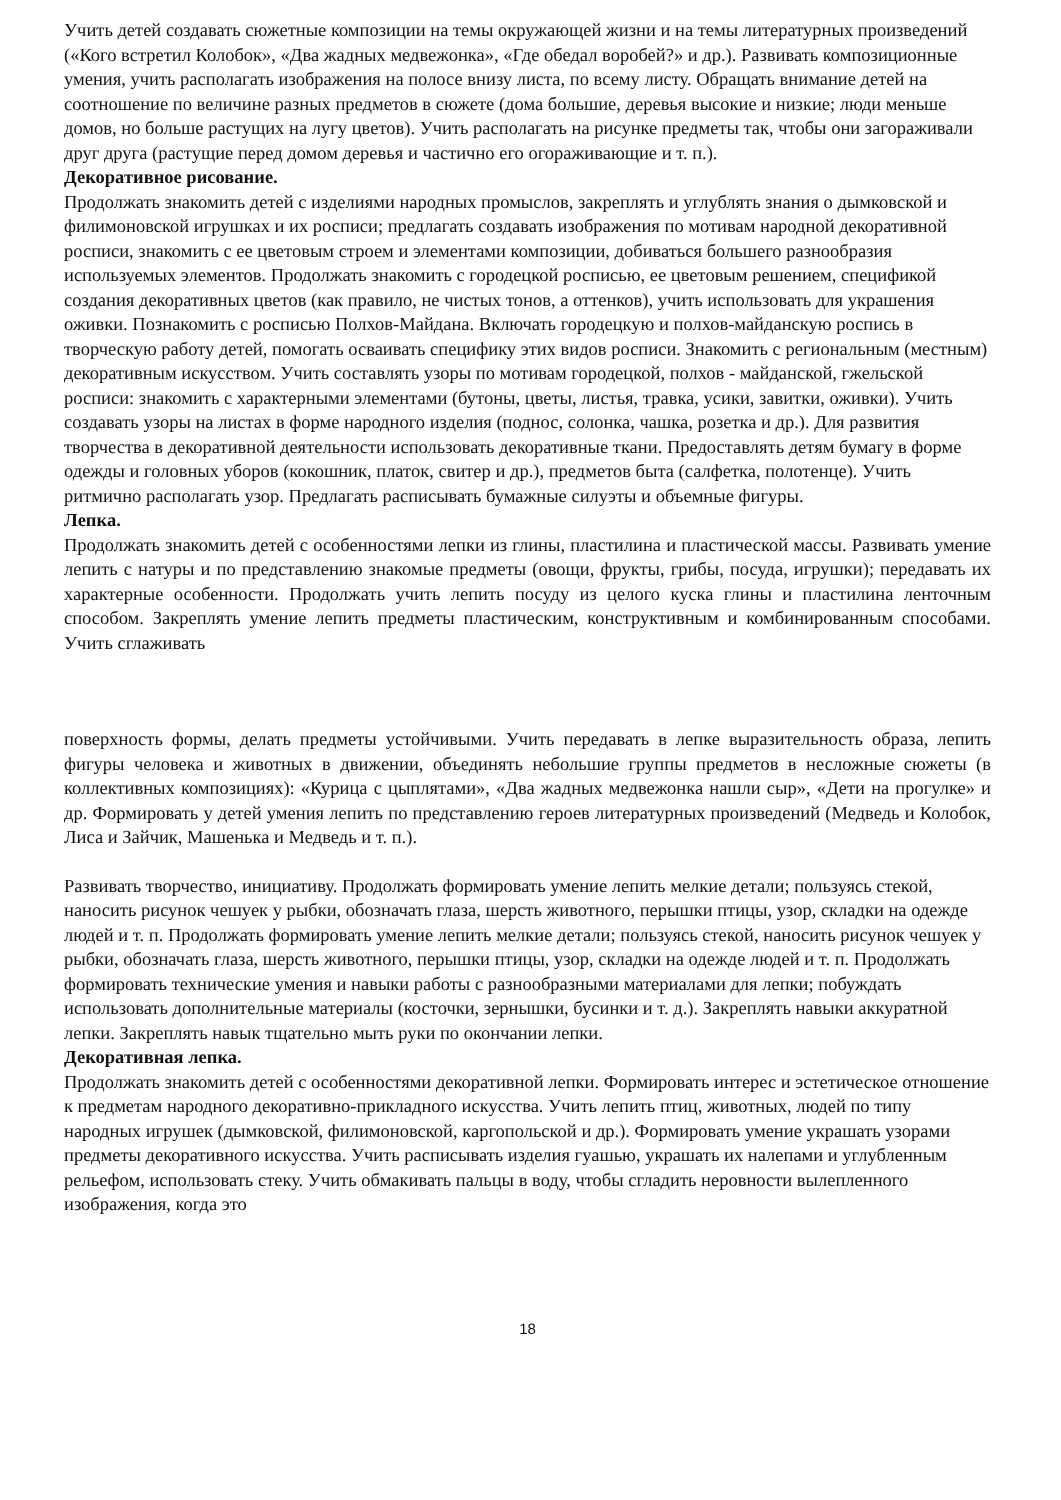Учить детей создавать сюжетные композиции на темы окружающей жизни и на темы литературных произведений («Кого встретил Колобок», «Два жадных медвежонка», «Где обедал воробей?» и др.). Развивать композиционные умения, учить располагать изображения на полосе внизу листа, по всему листу. Обращать внимание детей на соотношение по величине разных предметов в сюжете (дома большие, деревья высокие и низкие; люди меньше домов, но больше растущих на лугу цветов). Учить располагать на рисунке предметы так, чтобы они загораживали друг друга (растущие перед домом деревья и частично его огораживающие и т. п.).
Декоративное рисование.
Продолжать знакомить детей с изделиями народных промыслов, закреплять и углублять знания о дымковской и филимоновской игрушках и их росписи; предлагать создавать изображения по мотивам народной декоративной росписи, знакомить с ее цветовым строем и элементами композиции, добиваться большего разнообразия используемых элементов. Продолжать знакомить с городецкой росписью, ее цветовым решением, спецификой создания декоративных цветов (как правило, не чистых тонов, а оттенков), учить использовать для украшения оживки. Познакомить с росписью Полхов-Майдана. Включать городецкую и полхов-майданскую роспись в творческую работу детей, помогать осваивать специфику этих видов росписи. Знакомить с региональным (местным) декоративным искусством. Учить составлять узоры по мотивам городецкой, полхов - майданской, гжельской росписи: знакомить с характерными элементами (бутоны, цветы, листья, травка, усики, завитки, оживки). Учить создавать узоры на листах в форме народного изделия (поднос, солонка, чашка, розетка и др.). Для развития творчества в декоративной деятельности использовать декоративные ткани. Предоставлять детям бумагу в форме одежды и головных уборов (кокошник, платок, свитер и др.), предметов быта (салфетка, полотенце). Учить ритмично располагать узор. Предлагать расписывать бумажные силуэты и объемные фигуры.
Лепка.
Продолжать знакомить детей с особенностями лепки из глины, пластилина и пластической массы. Развивать умение лепить с натуры и по представлению знакомые предметы (овощи, фрукты, грибы, посуда, игрушки); передавать их характерные особенности. Продолжать учить лепить посуду из целого куска глины и пластилина ленточным способом. Закреплять умение лепить предметы пластическим, конструктивным и комбинированным способами. Учить сглаживать
поверхность формы, делать предметы устойчивыми. Учить передавать в лепке выразительность образа, лепить фигуры человека и животных в движении, объединять небольшие группы предметов в несложные сюжеты (в коллективных композициях): «Курица с цыплятами», «Два жадных медвежонка нашли сыр», «Дети на прогулке» и др. Формировать у детей умения лепить по представлению героев литературных произведений (Медведь и Колобок, Лиса и Зайчик, Машенька и Медведь и т. п.).
Развивать творчество, инициативу. Продолжать формировать умение лепить мелкие детали; пользуясь стекой, наносить рисунок чешуек у рыбки, обозначать глаза, шерсть животного, перышки птицы, узор, складки на одежде людей и т. п. Продолжать формировать умение лепить мелкие детали; пользуясь стекой, наносить рисунок чешуек у рыбки, обозначать глаза, шерсть животного, перышки птицы, узор, складки на одежде людей и т. п. Продолжать формировать технические умения и навыки работы с разнообразными материалами для лепки; побуждать использовать дополнительные материалы (косточки, зернышки, бусинки и т. д.). Закреплять навыки аккуратной лепки. Закреплять навык тщательно мыть руки по окончании лепки.
Декоративная лепка.
Продолжать знакомить детей с особенностями декоративной лепки. Формировать интерес и эстетическое отношение к предметам народного декоративно-прикладного искусства. Учить лепить птиц, животных, людей по типу народных игрушек (дымковской, филимоновской, каргопольской и др.). Формировать умение украшать узорами предметы декоративного искусства. Учить расписывать изделия гуашью, украшать их налепами и углубленным рельефом, использовать стеку. Учить обмакивать пальцы в воду, чтобы сгладить неровности вылепленного изображения, когда это
18